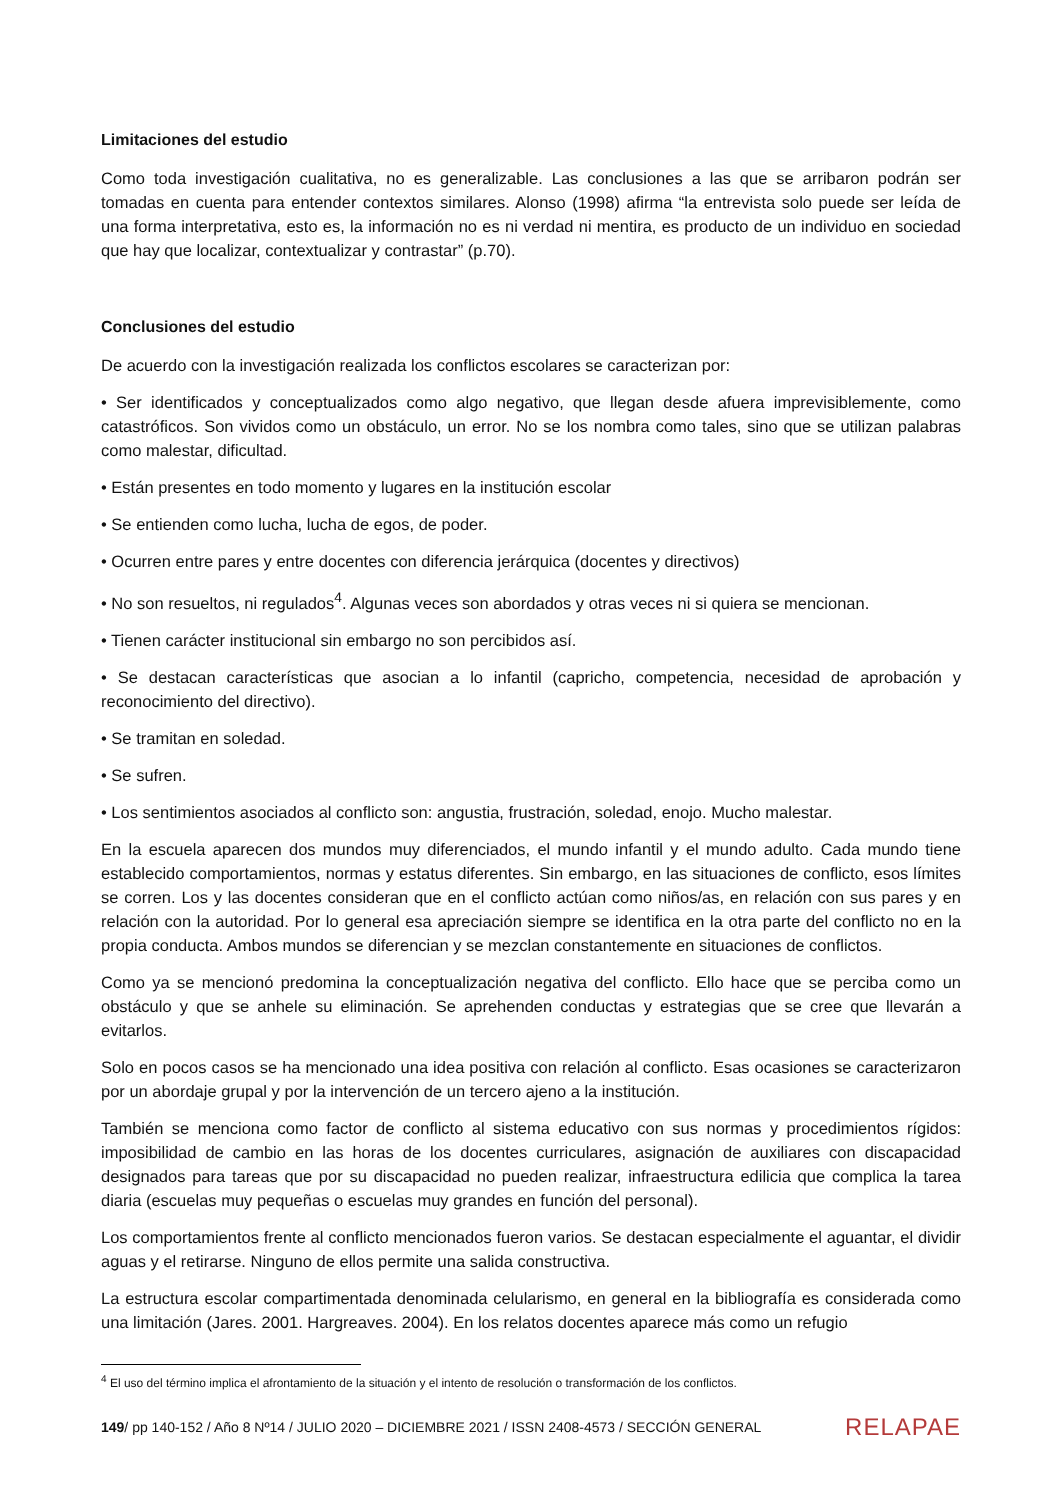Limitaciones del estudio
Como toda investigación cualitativa, no es generalizable. Las conclusiones a las que se arribaron podrán ser tomadas en cuenta para entender contextos similares. Alonso (1998) afirma “la entrevista solo puede ser leída de una forma interpretativa, esto es, la información no es ni verdad ni mentira, es producto de un individuo en sociedad que hay que localizar, contextualizar y contrastar” (p.70).
Conclusiones del estudio
De acuerdo con la investigación realizada los conflictos escolares se caracterizan por:
• Ser identificados y conceptualizados como algo negativo, que llegan desde afuera imprevisiblemente, como catastróficos. Son vividos como un obstáculo, un error. No se los nombra como tales, sino que se utilizan palabras como malestar, dificultad.
• Están presentes en todo momento y lugares en la institución escolar
• Se entienden como lucha, lucha de egos, de poder.
• Ocurren entre pares y entre docentes con diferencia jerárquica (docentes y directivos)
• No son resueltos, ni regulados<sup>4</sup>. Algunas veces son abordados y otras veces ni si quiera se mencionan.
• Tienen carácter institucional sin embargo no son percibidos así.
• Se destacan características que asocian a lo infantil (capricho, competencia, necesidad de aprobación y reconocimiento del directivo).
• Se tramitan en soledad.
• Se sufren.
• Los sentimientos asociados al conflicto son: angustia, frustración, soledad, enojo. Mucho malestar.
En la escuela aparecen dos mundos muy diferenciados, el mundo infantil y el mundo adulto. Cada mundo tiene establecido comportamientos, normas y estatus diferentes. Sin embargo, en las situaciones de conflicto, esos límites se corren. Los y las docentes consideran que en el conflicto actúan como niños/as, en relación con sus pares y en relación con la autoridad. Por lo general esa apreciación siempre se identifica en la otra parte del conflicto no en la propia conducta. Ambos mundos se diferencian y se mezclan constantemente en situaciones de conflictos.
Como ya se mencionó predomina la conceptualización negativa del conflicto. Ello hace que se perciba como un obstáculo y que se anhele su eliminación. Se aprehenden conductas y estrategias que se cree que llevarán a evitarlos.
Solo en pocos casos se ha mencionado una idea positiva con relación al conflicto. Esas ocasiones se caracterizaron por un abordaje grupal y por la intervención de un tercero ajeno a la institución.
También se menciona como factor de conflicto al sistema educativo con sus normas y procedimientos rígidos: imposibilidad de cambio en las horas de los docentes curriculares, asignación de auxiliares con discapacidad designados para tareas que por su discapacidad no pueden realizar, infraestructura edilicia que complica la tarea diaria (escuelas muy pequeñas o escuelas muy grandes en función del personal).
Los comportamientos frente al conflicto mencionados fueron varios. Se destacan especialmente el aguantar, el dividir aguas y el retirarse. Ninguno de ellos permite una salida constructiva.
La estructura escolar compartimentada denominada celularismo, en general en la bibliografía es considerada como una limitación (Jares. 2001. Hargreaves. 2004). En los relatos docentes aparece más como un refugio
<sup>4</sup> El uso del término implica el afrontamiento de la situación y el intento de resolución o transformación de los conflictos.
149/ pp 140-152 / Año 8 Nº14 / JULIO 2020 – DICIEMBRE 2021 / ISSN 2408-4573 / SECCIÓN GENERAL RELAPAE